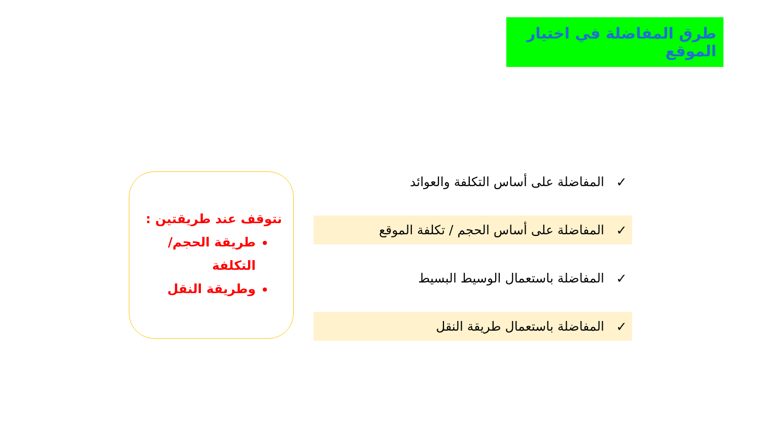طرق المفاضلة في اختيار الموقع
✓ المفاضلة على أساس التكلفة والعوائد
✓ المفاضلة على أساس الحجم / تكلفة الموقع
✓ المفاضلة باستعمال الوسيط البسيط
✓ المفاضلة باستعمال طريقة النقل
نتوقف عند طريقتين :
طريقة الحجم/التكلفة
وطريقة النقل